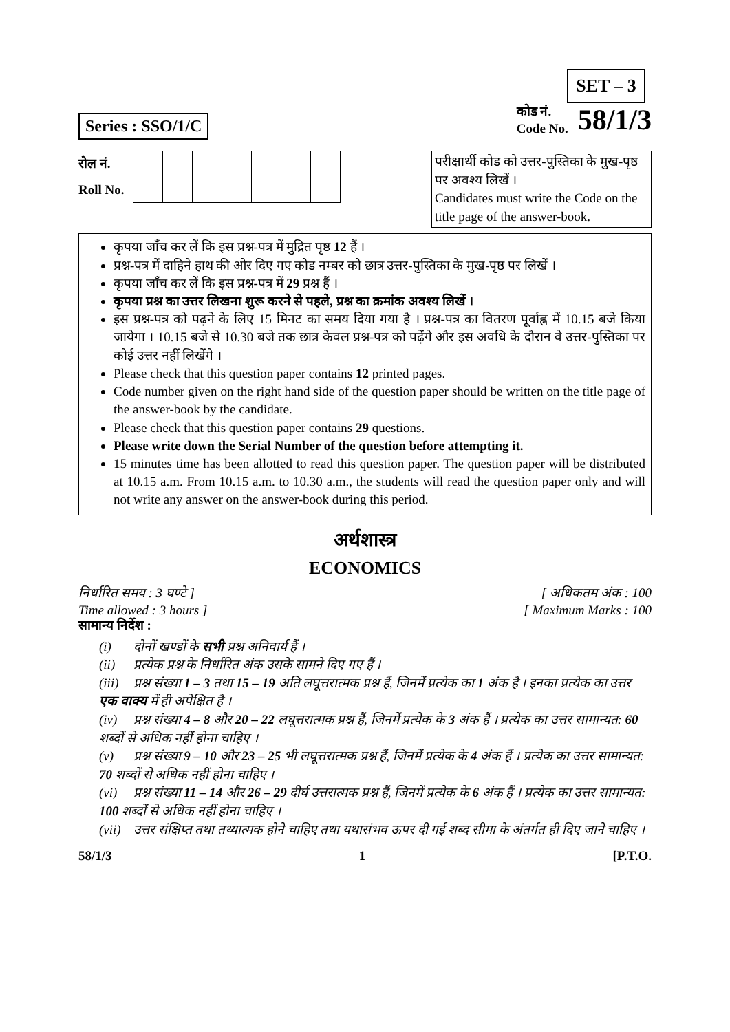SET – 3
Series : SSO/1/C
कोड नं.
Code No.
58/1/3
रोल नं.
Roll No.
परीक्षार्थी कोड को उत्तर-पुस्तिका के मुख-पृष्ठ पर अवश्य लिखें ।
Candidates must write the Code on the title page of the answer-book.
कृपया जाँच कर लें कि इस प्रश्न-पत्र में मुद्रित पृष्ठ 12 हैं ।
प्रश्न-पत्र में दाहिने हाथ की ओर दिए गए कोड नम्बर को छात्र उत्तर-पुस्तिका के मुख-पृष्ठ पर लिखें ।
कृपया जाँच कर लें कि इस प्रश्न-पत्र में 29 प्रश्न हैं ।
कृपया प्रश्न का उत्तर लिखना शुरू करने से पहले, प्रश्न का क्रमांक अवश्य लिखें ।
इस प्रश्न-पत्र को पढ़ने के लिए 15 मिनट का समय दिया गया है । प्रश्न-पत्र का वितरण पूर्वाह्न में 10.15 बजे किया जायेगा । 10.15 बजे से 10.30 बजे तक छात्र केवल प्रश्न-पत्र को पढ़ेंगे और इस अवधि के दौरान वे उत्तर-पुस्तिका पर कोई उत्तर नहीं लिखेंगे ।
Please check that this question paper contains 12 printed pages.
Code number given on the right hand side of the question paper should be written on the title page of the answer-book by the candidate.
Please check that this question paper contains 29 questions.
Please write down the Serial Number of the question before attempting it.
15 minutes time has been allotted to read this question paper. The question paper will be distributed at 10.15 a.m. From 10.15 a.m. to 10.30 a.m., the students will read the question paper only and will not write any answer on the answer-book during this period.
अर्थशास्त्र
ECONOMICS
निर्धारित समय : 3 घण्टे ]
Time allowed : 3 hours ]
[ अधिकतम अंक : 100
[ Maximum Marks : 100
सामान्य निर्देश :
(i) दोनों खण्डों के सभी प्रश्न अनिवार्य हैं ।
(ii) प्रत्येक प्रश्न के निर्धारित अंक उसके सामने दिए गए हैं ।
(iii) प्रश्न संख्या 1 – 3 तथा 15 – 19 अति लघूत्तरात्मक प्रश्न हैं, जिनमें प्रत्येक का 1 अंक है । इनका प्रत्येक का उत्तर एक वाक्य में ही अपेक्षित है ।
(iv) प्रश्न संख्या 4 – 8 और 20 – 22 लघूत्तरात्मक प्रश्न हैं, जिनमें प्रत्येक के 3 अंक हैं । प्रत्येक का उत्तर सामान्यत: 60 शब्दों से अधिक नहीं होना चाहिए ।
(v) प्रश्न संख्या 9 – 10 और 23 – 25 भी लघूत्तरात्मक प्रश्न हैं, जिनमें प्रत्येक के 4 अंक हैं । प्रत्येक का उत्तर सामान्यत: 70 शब्दों से अधिक नहीं होना चाहिए ।
(vi) प्रश्न संख्या 11 – 14 और 26 – 29 दीर्घ उत्तरात्मक प्रश्न हैं, जिनमें प्रत्येक के 6 अंक हैं । प्रत्येक का उत्तर सामान्यत: 100 शब्दों से अधिक नहीं होना चाहिए ।
(vii) उत्तर संक्षिप्त तथा तथ्यात्मक होने चाहिए तथा यथासंभव ऊपर दी गई शब्द सीमा के अंतर्गत ही दिए जाने चाहिए ।
58/1/3 1 [P.T.O.